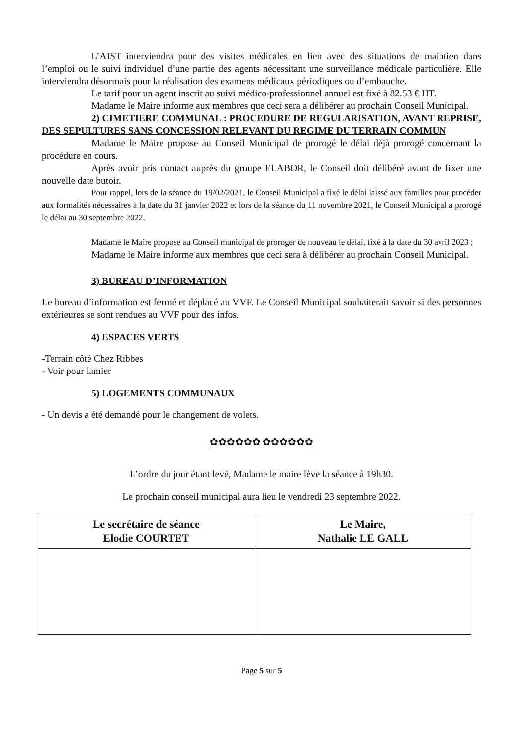L’AIST interviendra pour des visites médicales en lien avec des situations de maintien dans l’emploi ou le suivi individuel d’une partie des agents nécessitant une surveillance médicale particulière. Elle interviendra désormais pour la réalisation des examens médicaux périodiques ou d’embauche.
Le tarif pour un agent inscrit au suivi médico-professionnel annuel est fixé à 82.53 € HT.
Madame le Maire informe aux membres que ceci sera a délibérer au prochain Conseil Municipal.
2) CIMETIERE COMMUNAL : PROCEDURE DE REGULARISATION, AVANT REPRISE, DES SEPULTURES SANS CONCESSION RELEVANT DU REGIME DU TERRAIN COMMUN
Madame le Maire propose au Conseil Municipal de prorogé le délai déjà prorogé concernant la procédure en cours.
Après avoir pris contact auprès du groupe ELABOR, le Conseil doit délibéré avant de fixer une nouvelle date butoir.
Pour rappel, lors de la séance du 19/02/2021, le Conseil Municipal a fixé le délai laissé aux familles pour procéder aux formalités nécessaires à la date du 31 janvier 2022 et lors de la séance du 11 novembre 2021, le Conseil Municipal a prorogé le délai au 30 septembre 2022.
Madame le Maire propose au Conseil municipal de proroger de nouveau le délai, fixé à la date du 30 avril 2023 ;
Madame le Maire informe aux membres que ceci sera à délibérer au prochain Conseil Municipal.
3) BUREAU D’INFORMATION
Le bureau d’information est fermé et déplacé au VVF. Le Conseil Municipal souhaiterait savoir si des personnes extérieures se sont rendues au VVF pour des infos.
4) ESPACES VERTS
-Terrain côté Chez Ribbes
- Voir pour lamier
5) LOGEMENTS COMMUNAUX
- Un devis a été demandé pour le changement de volets.
✿✿✿✿✿✿ ✿✿✿✿✿✿
L’ordre du jour étant levé, Madame le maire lève la séance à 19h30.
Le prochain conseil municipal aura lieu le vendredi 23 septembre 2022.
| Le secrétaire de séance Elodie COURTET | Le Maire, Nathalie LE GALL |
Page 5 sur 5